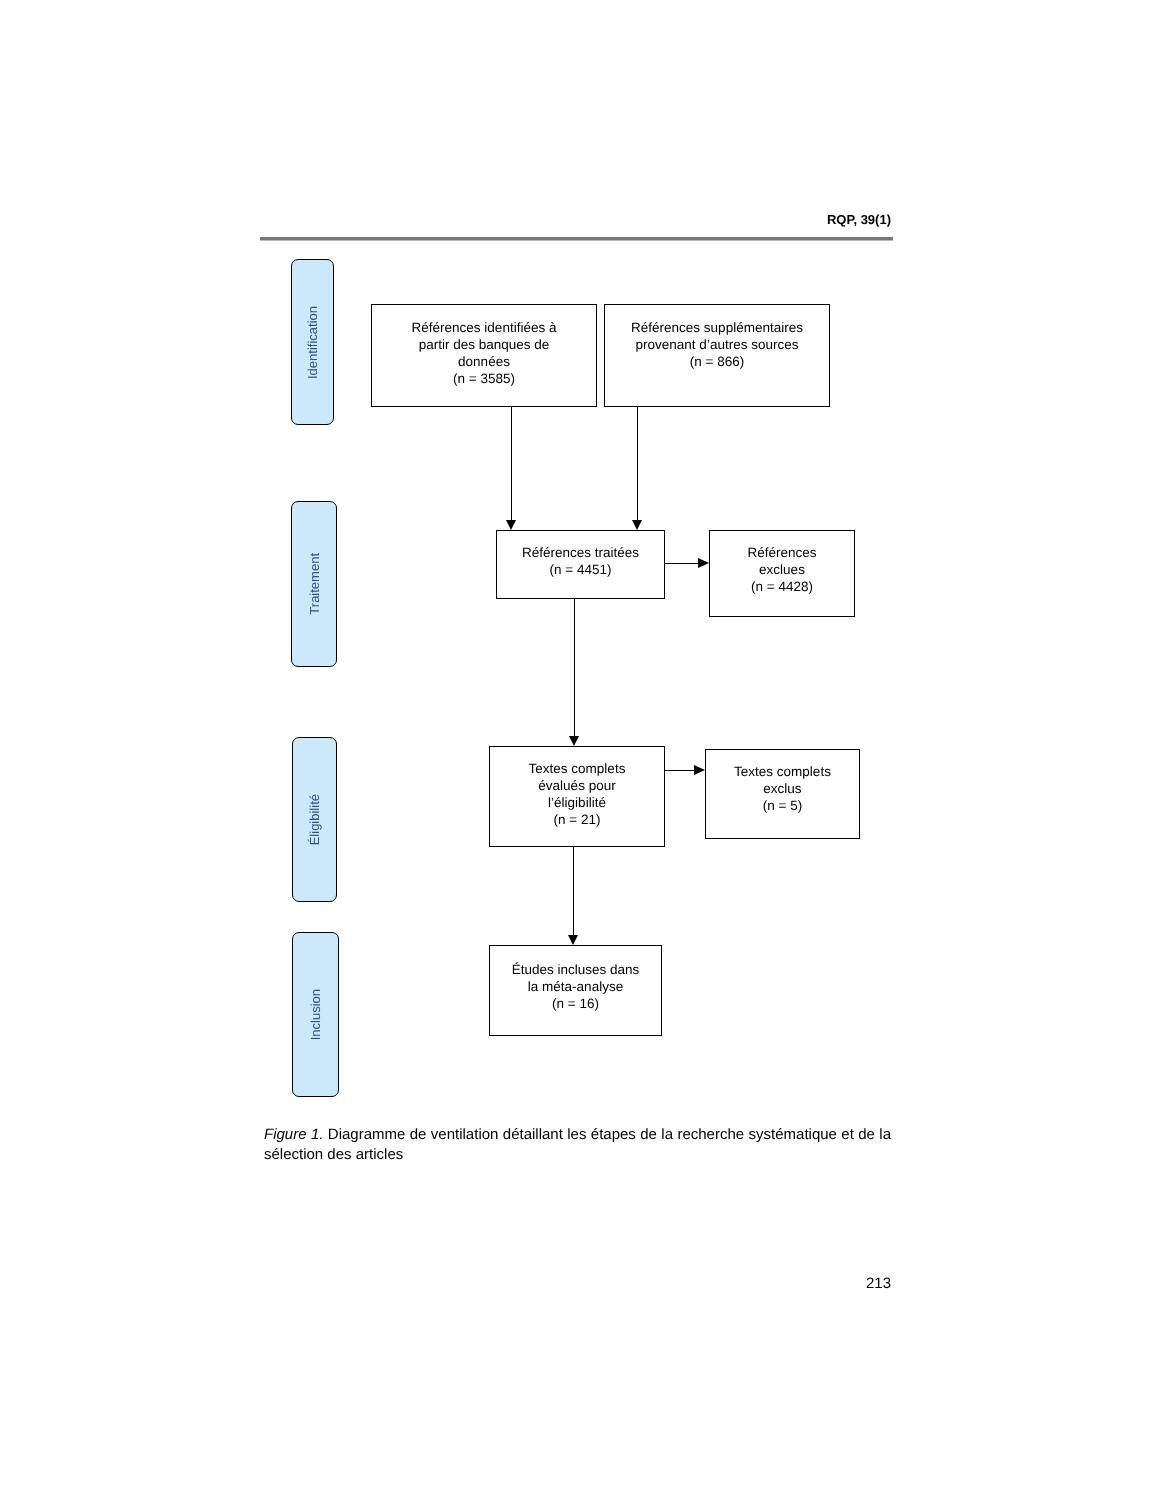RQP, 39(1)
Identification
Références identifiées à
partir des banques de
données
(n = 3585)
Références supplémentaires
provenant d’autres sources
(n = 866)
Traitement
Références traitées
(n = 4451)
Références
exclues
(n = 4428)
Éligibilité
Textes complets
évalués pour
l’éligibilité
(n = 21)
Textes complets
exclus
(n = 5)
Inclusion
Études incluses dans
la méta-analyse
(n = 16)
Figure 1. Diagramme de ventilation détaillant les étapes de la recherche systématique et de la sélection des articles
213